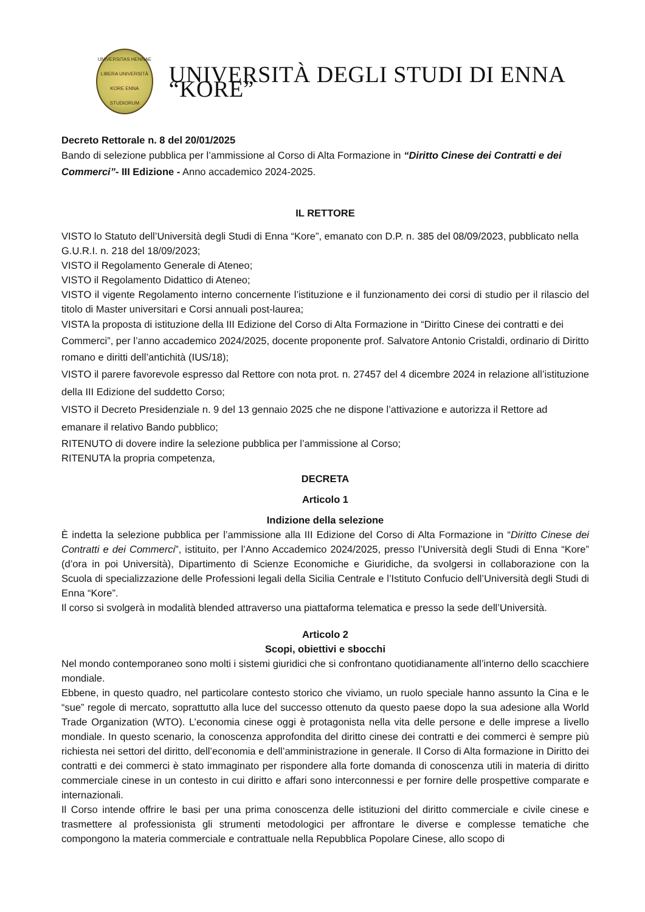UNIVERSITAS HENNAE
LIBERA UNIVERSITÀ KORE ENNA
STUDIORUM
UNIVERSITÀ DEGLI STUDI DI ENNA “KORE”
Decreto Rettorale n. 8 del 20/01/2025
Bando di selezione pubblica per l’ammissione al Corso di Alta Formazione in “Diritto Cinese dei Contratti e dei Commerci”- III Edizione - Anno accademico 2024-2025.
IL RETTORE
VISTO lo Statuto dell’Università degli Studi di Enna “Kore”, emanato con D.P. n. 385 del 08/09/2023, pubblicato nella G.U.R.I. n. 218 del 18/09/2023;
VISTO il Regolamento Generale di Ateneo;
VISTO il Regolamento Didattico di Ateneo;
VISTO il vigente Regolamento interno concernente l’istituzione e il funzionamento dei corsi di studio per il rilascio del titolo di Master universitari e Corsi annuali post-laurea;
VISTA la proposta di istituzione della III Edizione del Corso di Alta Formazione in “Diritto Cinese dei contratti e dei Commerci”, per l’anno accademico 2024/2025, docente proponente prof. Salvatore Antonio Cristaldi, ordinario di Diritto romano e diritti dell’antichità (IUS/18);
VISTO il parere favorevole espresso dal Rettore con nota prot. n. 27457 del 4 dicembre 2024 in relazione all’istituzione della III Edizione del suddetto Corso;
VISTO il Decreto Presidenziale n. 9 del 13 gennaio 2025 che ne dispone l’attivazione e autorizza il Rettore ad emanare il relativo Bando pubblico;
RITENUTO di dovere indire la selezione pubblica per l’ammissione al Corso;
RITENUTA la propria competenza,
DECRETA
Articolo 1
Indizione della selezione
È indetta la selezione pubblica per l’ammissione alla III Edizione del Corso di Alta Formazione in “Diritto Cinese dei Contratti e dei Commerci”, istituito, per l’Anno Accademico 2024/2025, presso l’Università degli Studi di Enna “Kore” (d’ora in poi Università), Dipartimento di Scienze Economiche e Giuridiche, da svolgersi in collaborazione con la Scuola di specializzazione delle Professioni legali della Sicilia Centrale e l’Istituto Confucio dell’Università degli Studi di Enna “Kore”.
Il corso si svolgerà in modalità blended attraverso una piattaforma telematica e presso la sede dell’Università.
Articolo 2
Scopi, obiettivi e sbocchi
Nel mondo contemporaneo sono molti i sistemi giuridici che si confrontano quotidianamente all’interno dello scacchiere mondiale.
Ebbene, in questo quadro, nel particolare contesto storico che viviamo, un ruolo speciale hanno assunto la Cina e le “sue” regole di mercato, soprattutto alla luce del successo ottenuto da questo paese dopo la sua adesione alla World Trade Organization (WTO). L’economia cinese oggi è protagonista nella vita delle persone e delle imprese a livello mondiale. In questo scenario, la conoscenza approfondita del diritto cinese dei contratti e dei commerci è sempre più richiesta nei settori del diritto, dell’economia e dell’amministrazione in generale. Il Corso di Alta formazione in Diritto dei contratti e dei commerci è stato immaginato per rispondere alla forte domanda di conoscenza utili in materia di diritto commerciale cinese in un contesto in cui diritto e affari sono interconnessi e per fornire delle prospettive comparate e internazionali.
Il Corso intende offrire le basi per una prima conoscenza delle istituzioni del diritto commerciale e civile cinese e trasmettere al professionista gli strumenti metodologici per affrontare le diverse e complesse tematiche che compongono la materia commerciale e contrattuale nella Repubblica Popolare Cinese, allo scopo di